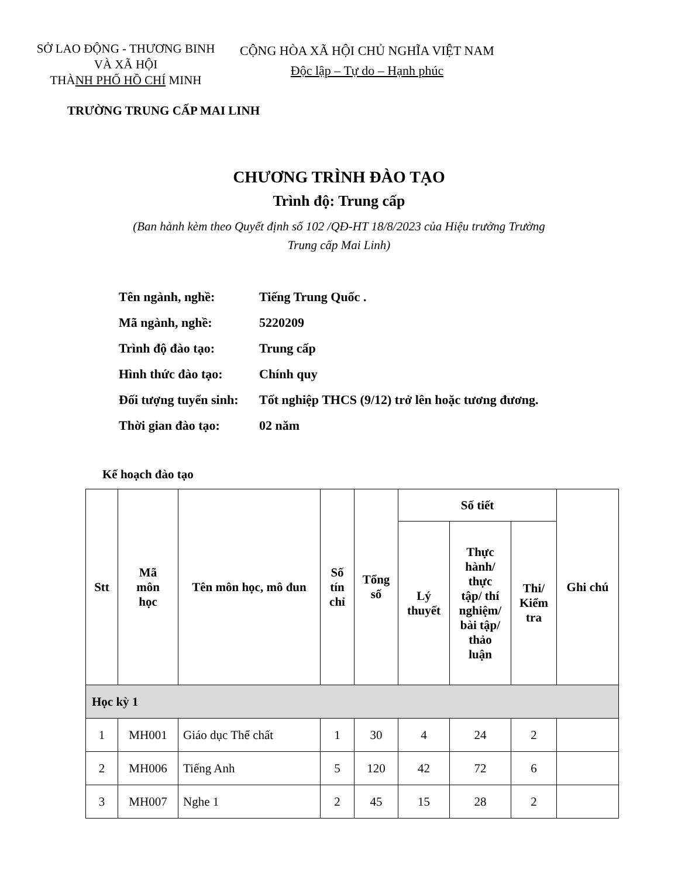SỞ LAO ĐỘNG - THƯƠNG BINH VÀ XÃ HỘI
THÀNH PHỐ HỒ CHÍ MINH
CỘNG HÒA XÃ HỘI CHỦ NGHĨA VIỆT NAM
Độc lập – Tự do – Hạnh phúc
TRƯỜNG TRUNG CẤP MAI LINH
CHƯƠNG TRÌNH ĐÀO TẠO
Trình độ: Trung cấp
(Ban hành kèm theo Quyết định số 102 /QĐ-HT 18/8/2023 của Hiệu trưởng Trường Trung cấp Mai Linh)
Tên ngành, nghề: Tiếng Trung Quốc .
Mã ngành, nghề: 5220209
Trình độ đào tạo: Trung cấp
Hình thức đào tạo: Chính quy
Đối tượng tuyển sinh: Tốt nghiệp THCS (9/12) trở lên hoặc tương đương.
Thời gian đào tạo: 02 năm
Kế hoạch đào tạo
| Stt | Mã môn học | Tên môn học, mô đun | Số tín chỉ | Tổng số | Số tiết | | | Ghi chú |
| --- | --- | --- | --- | --- | --- | --- | --- | --- |
| | | | | | Lý thuyết | Thực hành/ thực tập/ thí nghiệm/ bài tập/ thảo luận | Thi/ Kiểm tra | |
| Học kỳ 1 | | | | | | | | |
| 1 | MH001 | Giáo dục Thể chất | 1 | 30 | 4 | 24 | 2 | |
| 2 | MH006 | Tiếng Anh | 5 | 120 | 42 | 72 | 6 | |
| 3 | MH007 | Nghe 1 | 2 | 45 | 15 | 28 | 2 | |